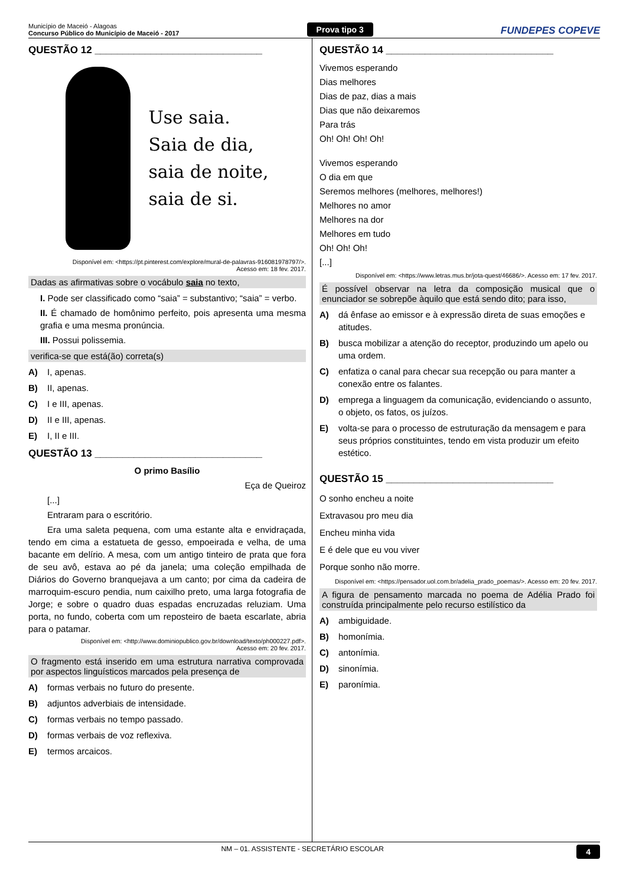Município de Maceió - Alagoas
Concurso Público do Município de Maceió - 2017
Prova tipo 3
FUNDEPES COPEVE
QUESTÃO 12 ______________________________
Use saia.
Saia de dia,
saia de noite,
saia de si.
Disponível em: <https://pt.pinterest.com/explore/mural-de-palavras-916081978797/>.
Acesso em: 18 fev. 2017.
Dadas as afirmativas sobre o vocábulo saia no texto,
I. Pode ser classificado como “saia” = substantivo; “saia” = verbo.
II. É chamado de homônimo perfeito, pois apresenta uma mesma grafia e uma mesma pronúncia.
III. Possui polissemia.
verifica-se que está(ão) correta(s)
A) I, apenas.
B) II, apenas.
C) I e III, apenas.
D) II e III, apenas.
E) I, II e III.
QUESTÃO 13 ______________________________
O primo Basílio
Eça de Queiroz
[...]
Entraram para o escritório.
Era uma saleta pequena, com uma estante alta e envidraçada, tendo em cima a estatueta de gesso, empoeirada e velha, de uma bacante em delírio. A mesa, com um antigo tinteiro de prata que fora de seu avô, estava ao pé da janela; uma coleção empilhada de Diários do Governo branquejava a um canto; por cima da cadeira de marroquim-escuro pendia, num caixilho preto, uma larga fotografia de Jorge; e sobre o quadro duas espadas encruzadas reluziam. Uma porta, no fundo, coberta com um reposteiro de baeta escarlate, abria para o patamar.
Disponível em: <http://www.dominiopublico.gov.br/download/texto/ph000227.pdf>.
Acesso em: 20 fev. 2017.
O fragmento está inserido em uma estrutura narrativa comprovada por aspectos linguísticos marcados pela presença de
A) formas verbais no futuro do presente.
B) adjuntos adverbiais de intensidade.
C) formas verbais no tempo passado.
D) formas verbais de voz reflexiva.
E) termos arcaicos.
QUESTÃO 14 ______________________________
Vivemos esperando
Dias melhores
Dias de paz, dias a mais
Dias que não deixaremos
Para trás
Oh! Oh! Oh! Oh!
Vivemos esperando
O dia em que
Seremos melhores (melhores, melhores!)
Melhores no amor
Melhores na dor
Melhores em tudo
Oh! Oh! Oh!
[...]
Disponível em: <https://www.letras.mus.br/jota-quest/46686/>. Acesso em: 17 fev. 2017.
É possível observar na letra da composição musical que o enunciador se sobrepõe àquilo que está sendo dito; para isso,
A) dá ênfase ao emissor e à expressão direta de suas emoções e atitudes.
B) busca mobilizar a atenção do receptor, produzindo um apelo ou uma ordem.
C) enfatiza o canal para checar sua recepção ou para manter a conexão entre os falantes.
D) emprega a linguagem da comunicação, evidenciando o assunto, o objeto, os fatos, os juízos.
E) volta-se para o processo de estruturação da mensagem e para seus próprios constituintes, tendo em vista produzir um efeito estético.
QUESTÃO 15 ______________________________
O sonho encheu a noite
Extravasou pro meu dia
Encheu minha vida
E é dele que eu vou viver
Porque sonho não morre.
Disponível em: <https://pensador.uol.com.br/adelia_prado_poemas/>. Acesso em: 20 fev. 2017.
A figura de pensamento marcada no poema de Adélia Prado foi construída principalmente pelo recurso estilístico da
A) ambiguidade.
B) homonímia.
C) antonímia.
D) sinonímia.
E) paronímia.
NM – 01. ASSISTENTE - SECRETÁRIO ESCOLAR 4